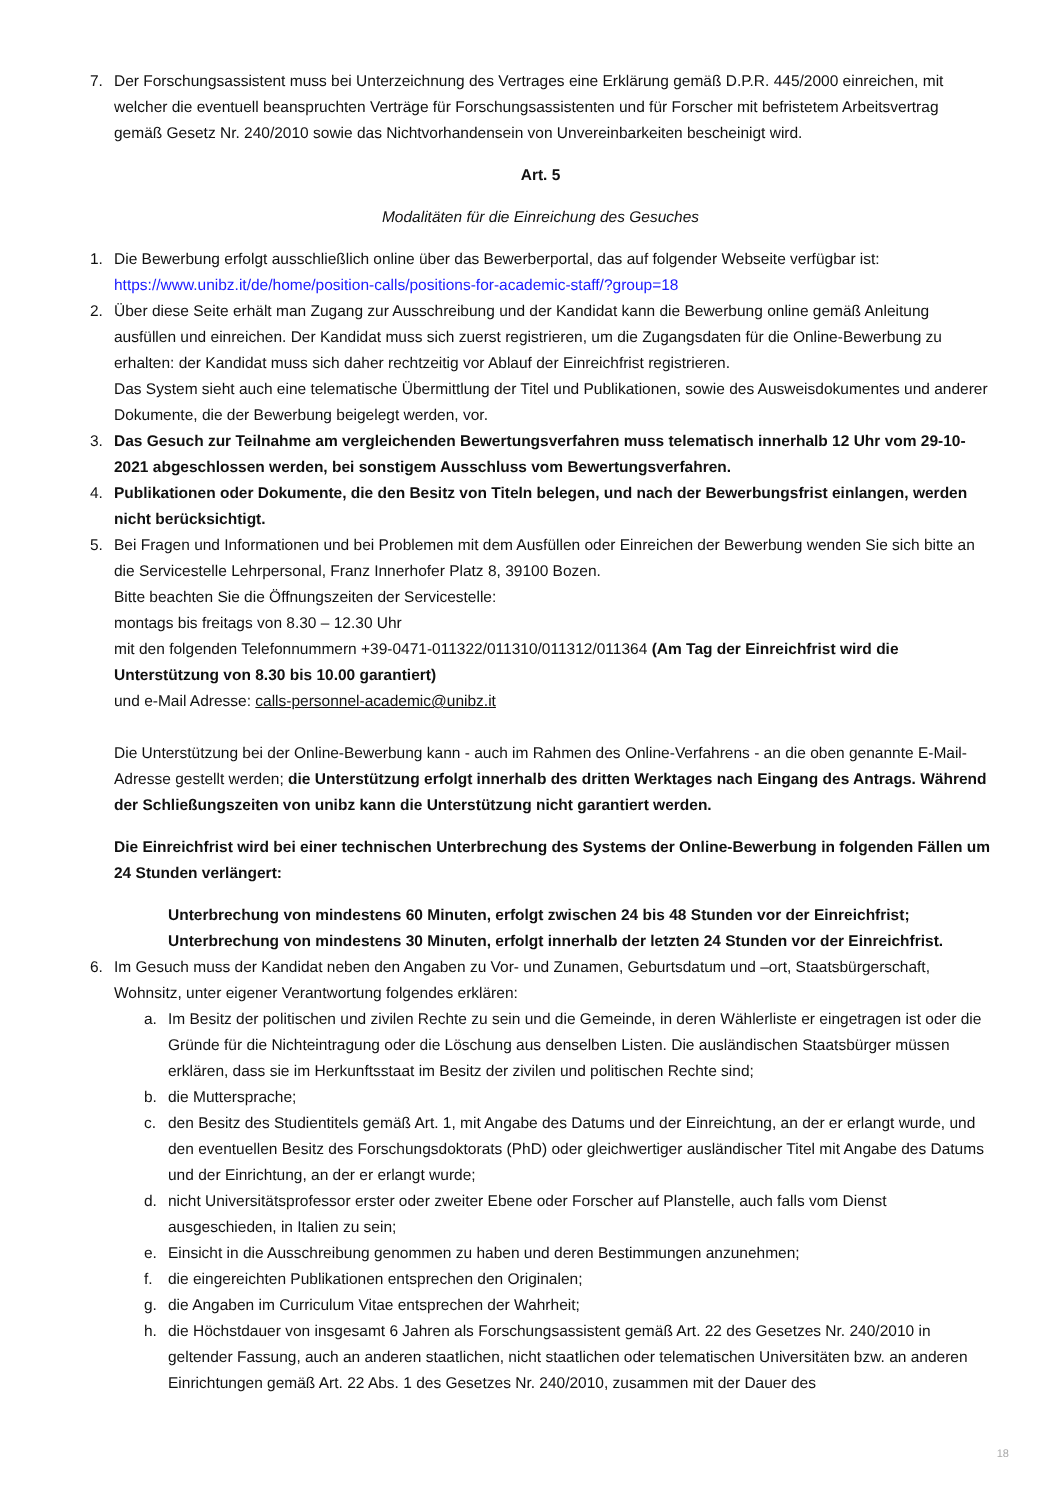7. Der Forschungsassistent muss bei Unterzeichnung des Vertrages eine Erklärung gemäß D.P.R. 445/2000 einreichen, mit welcher die eventuell beanspruchten Verträge für Forschungsassistenten und für Forscher mit befristetem Arbeitsvertrag gemäß Gesetz Nr. 240/2010 sowie das Nichtvorhandensein von Unvereinbarkeiten bescheinigt wird.
Art. 5
Modalitäten für die Einreichung des Gesuches
1. Die Bewerbung erfolgt ausschließlich online über das Bewerberportal, das auf folgender Webseite verfügbar ist: https://www.unibz.it/de/home/position-calls/positions-for-academic-staff/?group=18
2. Über diese Seite erhält man Zugang zur Ausschreibung und der Kandidat kann die Bewerbung online gemäß Anleitung ausfüllen und einreichen. Der Kandidat muss sich zuerst registrieren, um die Zugangsdaten für die Online-Bewerbung zu erhalten: der Kandidat muss sich daher rechtzeitig vor Ablauf der Einreichfrist registrieren.
Das System sieht auch eine telematische Übermittlung der Titel und Publikationen, sowie des Ausweisdokumentes und anderer Dokumente, die der Bewerbung beigelegt werden, vor.
3. Das Gesuch zur Teilnahme am vergleichenden Bewertungsverfahren muss telematisch innerhalb 12 Uhr vom 29-10-2021 abgeschlossen werden, bei sonstigem Ausschluss vom Bewertungsverfahren.
4. Publikationen oder Dokumente, die den Besitz von Titeln belegen, und nach der Bewerbungsfrist einlangen, werden nicht berücksichtigt.
5. Bei Fragen und Informationen und bei Problemen mit dem Ausfüllen oder Einreichen der Bewerbung wenden Sie sich bitte an die Servicestelle Lehrpersonal, Franz Innerhofer Platz 8, 39100 Bozen.
Bitte beachten Sie die Öffnungszeiten der Servicestelle:
montags bis freitags von 8.30 – 12.30 Uhr
mit den folgenden Telefonnummern +39-0471-011322/011310/011312/011364 (Am Tag der Einreichfrist wird die Unterstützung von 8.30 bis 10.00 garantiert)
und e-Mail Adresse: calls-personnel-academic@unibz.it
Die Unterstützung bei der Online-Bewerbung kann - auch im Rahmen des Online-Verfahrens - an die oben genannte E-Mail-Adresse gestellt werden; die Unterstützung erfolgt innerhalb des dritten Werktages nach Eingang des Antrags. Während der Schließungszeiten von unibz kann die Unterstützung nicht garantiert werden.
Die Einreichfrist wird bei einer technischen Unterbrechung des Systems der Online-Bewerbung in folgenden Fällen um 24 Stunden verlängert:
Unterbrechung von mindestens 60 Minuten, erfolgt zwischen 24 bis 48 Stunden vor der Einreichfrist;
Unterbrechung von mindestens 30 Minuten, erfolgt innerhalb der letzten 24 Stunden vor der Einreichfrist.
6. Im Gesuch muss der Kandidat neben den Angaben zu Vor- und Zunamen, Geburtsdatum und –ort, Staatsbürgerschaft, Wohnsitz, unter eigener Verantwortung folgendes erklären:
a. Im Besitz der politischen und zivilen Rechte zu sein und die Gemeinde, in deren Wählerliste er eingetragen ist oder die Gründe für die Nichteintragung oder die Löschung aus denselben Listen. Die ausländischen Staatsbürger müssen erklären, dass sie im Herkunftsstaat im Besitz der zivilen und politischen Rechte sind;
b. die Muttersprache;
c. den Besitz des Studientitels gemäß Art. 1, mit Angabe des Datums und der Einreichtung, an der er erlangt wurde, und den eventuellen Besitz des Forschungsdoktorats (PhD) oder gleichwertiger ausländischer Titel mit Angabe des Datums und der Einrichtung, an der er erlangt wurde;
d. nicht Universitätsprofessor erster oder zweiter Ebene oder Forscher auf Planstelle, auch falls vom Dienst ausgeschieden, in Italien zu sein;
e. Einsicht in die Ausschreibung genommen zu haben und deren Bestimmungen anzunehmen;
f. die eingereichten Publikationen entsprechen den Originalen;
g. die Angaben im Curriculum Vitae entsprechen der Wahrheit;
h. die Höchstdauer von insgesamt 6 Jahren als Forschungsassistent gemäß Art. 22 des Gesetzes Nr. 240/2010 in geltender Fassung, auch an anderen staatlichen, nicht staatlichen oder telematischen Universitäten bzw. an anderen Einrichtungen gemäß Art. 22 Abs. 1 des Gesetzes Nr. 240/2010, zusammen mit der Dauer des
18